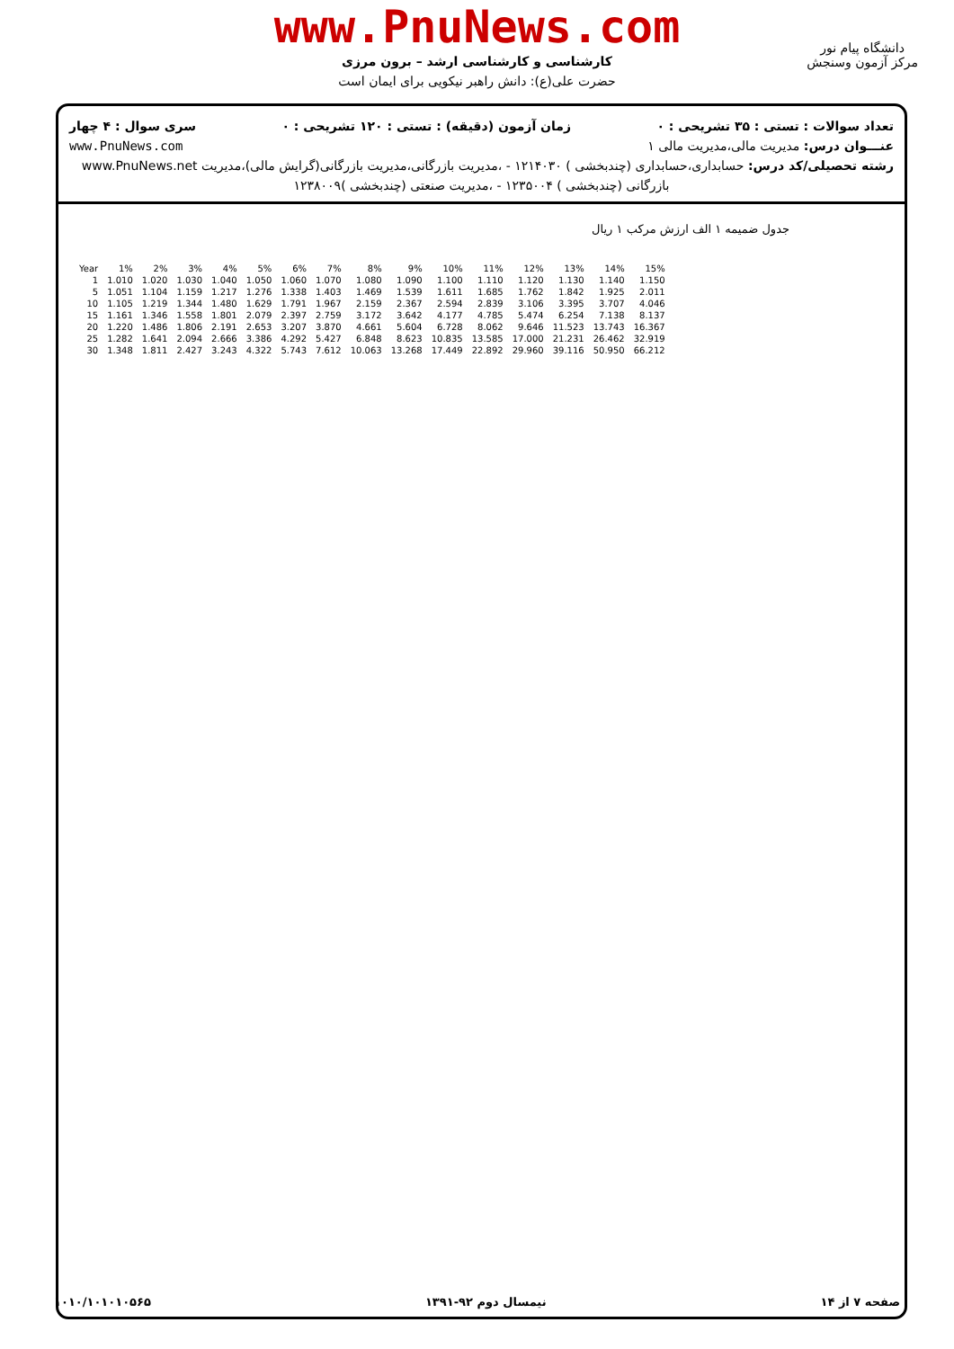www.PnuNews.com
کارشناسی و کارشناسی ارشد – برون مرزی
حضرت علی(ع): دانش راهبر نیکویی برای ایمان است
دانشگاه پیام نور
مرکز آزمون وسنجش
تعداد سوالات : تستی : ۳۵ تشریحی : ۰ زمان آزمون (دقیقه) : تستی : ۱۲۰ تشریحی : ۰ سری سوال : ۴ چهار
عنـــوان درس: مدیریت مالی،مدیریت مالی ۱ www.PnuNews.com
رشته تحصیلی/کد درس: حسابداری،حسابداری (چندبخشی ) ۱۲۱۴۰۳۰ - ،مدیریت بازرگانی،مدیریت بازرگانی(گرایش مالی)،مدیریت www.PnuNews.net
بازرگانی (چندبخشی ) ۱۲۳۵۰۰۴ - ،مدیریت صنعتی (چندبخشی )۱۲۳۸۰۰۹
جدول ضمیمه ۱ الف ارزش مرکب ۱ ریال
| Year | 1% | 2% | 3% | 4% | 5% | 6% | 7% | 8% | 9% | 10% | 11% | 12% | 13% | 14% | 15% |
| --- | --- | --- | --- | --- | --- | --- | --- | --- | --- | --- | --- | --- | --- | --- | --- |
| 1 | 1.010 | 1.020 | 1.030 | 1.040 | 1.050 | 1.060 | 1.070 | 1.080 | 1.090 | 1.100 | 1.110 | 1.120 | 1.130 | 1.140 | 1.150 |
| 5 | 1.051 | 1.104 | 1.159 | 1.217 | 1.276 | 1.338 | 1.403 | 1.469 | 1.539 | 1.611 | 1.685 | 1.762 | 1.842 | 1.925 | 2.011 |
| 10 | 1.105 | 1.219 | 1.344 | 1.480 | 1.629 | 1.791 | 1.967 | 2.159 | 2.367 | 2.594 | 2.839 | 3.106 | 3.395 | 3.707 | 4.046 |
| 15 | 1.161 | 1.346 | 1.558 | 1.801 | 2.079 | 2.397 | 2.759 | 3.172 | 3.642 | 4.177 | 4.785 | 5.474 | 6.254 | 7.138 | 8.137 |
| 20 | 1.220 | 1.486 | 1.806 | 2.191 | 2.653 | 3.207 | 3.870 | 4.661 | 5.604 | 6.728 | 8.062 | 9.646 | 11.523 | 13.743 | 16.367 |
| 25 | 1.282 | 1.641 | 2.094 | 2.666 | 3.386 | 4.292 | 5.427 | 6.848 | 8.623 | 10.835 | 13.585 | 17.000 | 21.231 | 26.462 | 32.919 |
| 30 | 1.348 | 1.811 | 2.427 | 3.243 | 4.322 | 5.743 | 7.612 | 10.063 | 13.268 | 17.449 | 22.892 | 29.960 | 39.116 | 50.950 | 66.212 |
صفحه ۷ از ۱۴ نیمسال دوم ۹۲-۱۳۹۱ ۱۰۱۰/۱۰۱۰۱۰۵۶۵